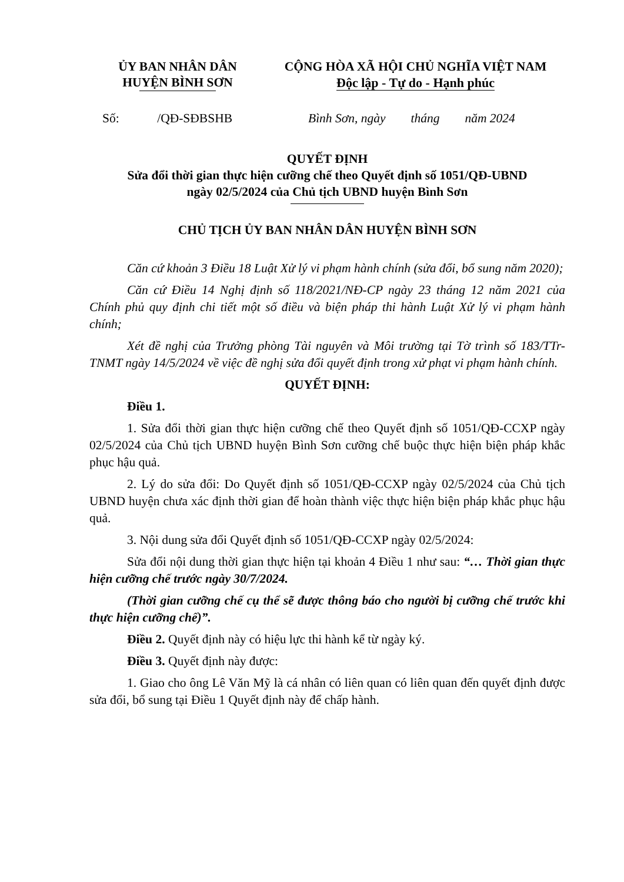ỦY BAN NHÂN DÂN
HUYỆN BÌNH SƠN
CỘNG HÒA XÃ HỘI CHỦ NGHĨA VIỆT NAM
Độc lập - Tự do - Hạnh phúc
Số: /QĐ-SĐBSHB Bình Sơn, ngày tháng năm 2024
QUYẾT ĐỊNH
Sửa đổi thời gian thực hiện cưỡng chế theo Quyết định số 1051/QĐ-UBND
ngày 02/5/2024 của Chủ tịch UBND huyện Bình Sơn
CHỦ TỊCH ỦY BAN NHÂN DÂN HUYỆN BÌNH SƠN
Căn cứ khoản 3 Điều 18 Luật Xử lý vi phạm hành chính (sửa đổi, bổ sung năm 2020);
Căn cứ Điều 14 Nghị định số 118/2021/NĐ-CP ngày 23 tháng 12 năm 2021 của Chính phủ quy định chi tiết một số điều và biện pháp thi hành Luật Xử lý vi phạm hành chính;
Xét đề nghị của Trưởng phòng Tài nguyên và Môi trường tại Tờ trình số 183/TTr-TNMT ngày 14/5/2024 về việc đề nghị sửa đổi quyết định trong xử phạt vi phạm hành chính.
QUYẾT ĐỊNH:
Điều 1.
1. Sửa đổi thời gian thực hiện cưỡng chế theo Quyết định số 1051/QĐ-CCXP ngày 02/5/2024 của Chủ tịch UBND huyện Bình Sơn cưỡng chế buộc thực hiện biện pháp khắc phục hậu quả.
2. Lý do sửa đổi: Do Quyết định số 1051/QĐ-CCXP ngày 02/5/2024 của Chủ tịch UBND huyện chưa xác định thời gian để hoàn thành việc thực hiện biện pháp khắc phục hậu quả.
3. Nội dung sửa đổi Quyết định số 1051/QĐ-CCXP ngày 02/5/2024:
Sửa đổi nội dung thời gian thực hiện tại khoản 4 Điều 1 như sau: “… Thời gian thực hiện cưỡng chế trước ngày 30/7/2024.
(Thời gian cưỡng chế cụ thể sẽ được thông báo cho người bị cưỡng chế trước khi thực hiện cưỡng chế)”.
Điều 2. Quyết định này có hiệu lực thi hành kể từ ngày ký.
Điều 3. Quyết định này được:
1. Giao cho ông Lê Văn Mỹ là cá nhân có liên quan có liên quan đến quyết định được sửa đổi, bổ sung tại Điều 1 Quyết định này để chấp hành.